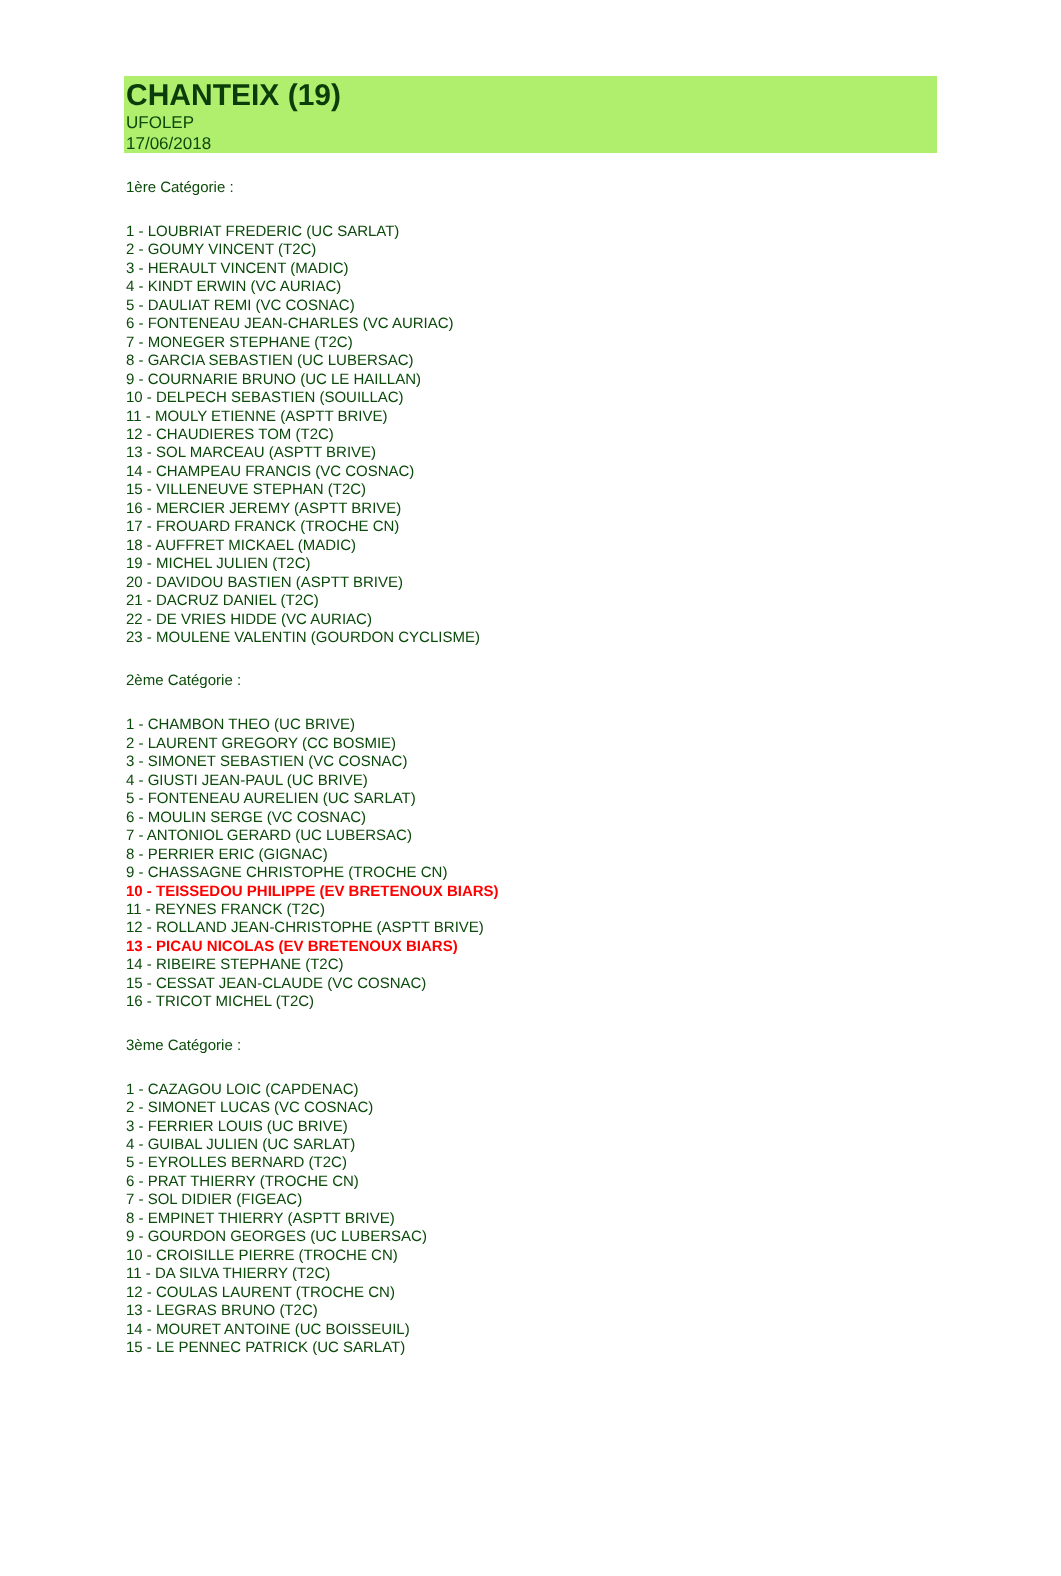CHANTEIX (19)
UFOLEP
17/06/2018
1ère Catégorie :
1 - LOUBRIAT FREDERIC (UC SARLAT)
2 - GOUMY VINCENT (T2C)
3 - HERAULT VINCENT (MADIC)
4 - KINDT ERWIN (VC AURIAC)
5 - DAULIAT REMI (VC COSNAC)
6 - FONTENEAU JEAN-CHARLES (VC AURIAC)
7 - MONEGER STEPHANE (T2C)
8 - GARCIA SEBASTIEN (UC LUBERSAC)
9 - COURNARIE BRUNO (UC LE HAILLAN)
10 - DELPECH SEBASTIEN (SOUILLAC)
11 - MOULY ETIENNE (ASPTT BRIVE)
12 - CHAUDIERES TOM (T2C)
13 - SOL MARCEAU (ASPTT BRIVE)
14 - CHAMPEAU FRANCIS (VC COSNAC)
15 - VILLENEUVE STEPHAN (T2C)
16 - MERCIER JEREMY (ASPTT BRIVE)
17 - FROUARD FRANCK (TROCHE CN)
18 - AUFFRET MICKAEL (MADIC)
19 - MICHEL JULIEN (T2C)
20 - DAVIDOU BASTIEN (ASPTT BRIVE)
21 - DACRUZ DANIEL (T2C)
22 - DE VRIES HIDDE (VC AURIAC)
23 - MOULENE VALENTIN (GOURDON CYCLISME)
2ème Catégorie :
1 - CHAMBON THEO (UC BRIVE)
2 - LAURENT GREGORY (CC BOSMIE)
3 - SIMONET SEBASTIEN (VC COSNAC)
4 - GIUSTI JEAN-PAUL (UC BRIVE)
5 - FONTENEAU AURELIEN (UC SARLAT)
6 - MOULIN SERGE (VC COSNAC)
7 - ANTONIOL GERARD (UC LUBERSAC)
8 - PERRIER ERIC (GIGNAC)
9 - CHASSAGNE CHRISTOPHE (TROCHE CN)
10 - TEISSEDOU PHILIPPE (EV BRETENOUX BIARS)
11 - REYNES FRANCK (T2C)
12 - ROLLAND JEAN-CHRISTOPHE (ASPTT BRIVE)
13 - PICAU NICOLAS (EV BRETENOUX BIARS)
14 - RIBEIRE STEPHANE (T2C)
15 - CESSAT JEAN-CLAUDE (VC COSNAC)
16 - TRICOT MICHEL (T2C)
3ème Catégorie :
1 - CAZAGOU LOIC (CAPDENAC)
2 - SIMONET LUCAS (VC COSNAC)
3 - FERRIER LOUIS (UC BRIVE)
4 - GUIBAL JULIEN (UC SARLAT)
5 - EYROLLES BERNARD (T2C)
6 - PRAT THIERRY (TROCHE CN)
7 - SOL DIDIER (FIGEAC)
8 - EMPINET THIERRY (ASPTT BRIVE)
9 - GOURDON GEORGES (UC LUBERSAC)
10 - CROISILLE PIERRE (TROCHE CN)
11 - DA SILVA THIERRY (T2C)
12 - COULAS LAURENT (TROCHE CN)
13 - LEGRAS BRUNO (T2C)
14 - MOURET ANTOINE (UC BOISSEUIL)
15 - LE PENNEC PATRICK (UC SARLAT)